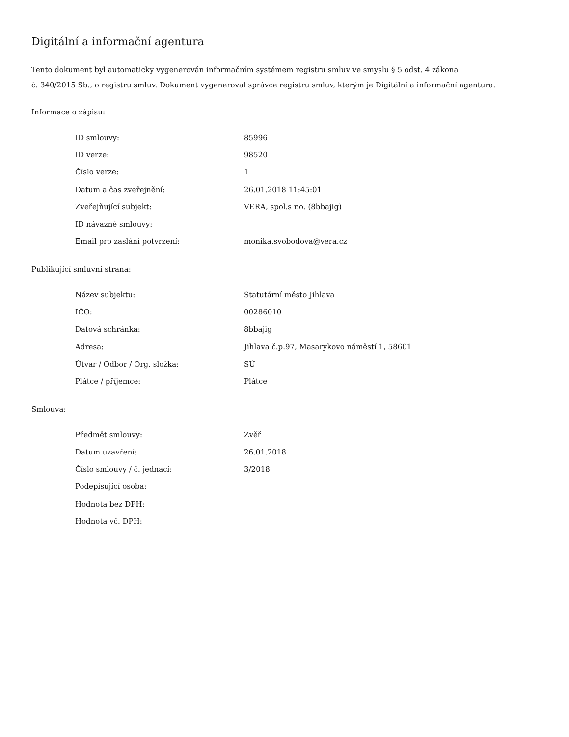Digitální a informační agentura
Tento dokument byl automaticky vygenerován informačním systémem registru smluv ve smyslu § 5 odst. 4 zákona
č. 340/2015 Sb., o registru smluv. Dokument vygeneroval správce registru smluv, kterým je Digitální a informační agentura.
Informace o zápisu:
| ID smlouvy: | 85996 |
| ID verze: | 98520 |
| Číslo verze: | 1 |
| Datum a čas zveřejnění: | 26.01.2018 11:45:01 |
| Zveřejňující subjekt: | VERA, spol.s r.o. (8bbajig) |
| ID návazné smlouvy: | |
| Email pro zaslání potvrzení: | monika.svobodova@vera.cz |
Publikující smluvní strana:
| Název subjektu: | Statutární město Jihlava |
| IČO: | 00286010 |
| Datová schránka: | 8bbajig |
| Adresa: | Jihlava č.p.97, Masarykovo náměstí 1, 58601 |
| Útvar / Odbor / Org. složka: | SÚ |
| Plátce / příjemce: | Plátce |
Smlouva:
| Předmět smlouvy: | Zvěř |
| Datum uzavření: | 26.01.2018 |
| Číslo smlouvy / č. jednací: | 3/2018 |
| Podepisující osoba: | |
| Hodnota bez DPH: | |
| Hodnota vč. DPH: | |